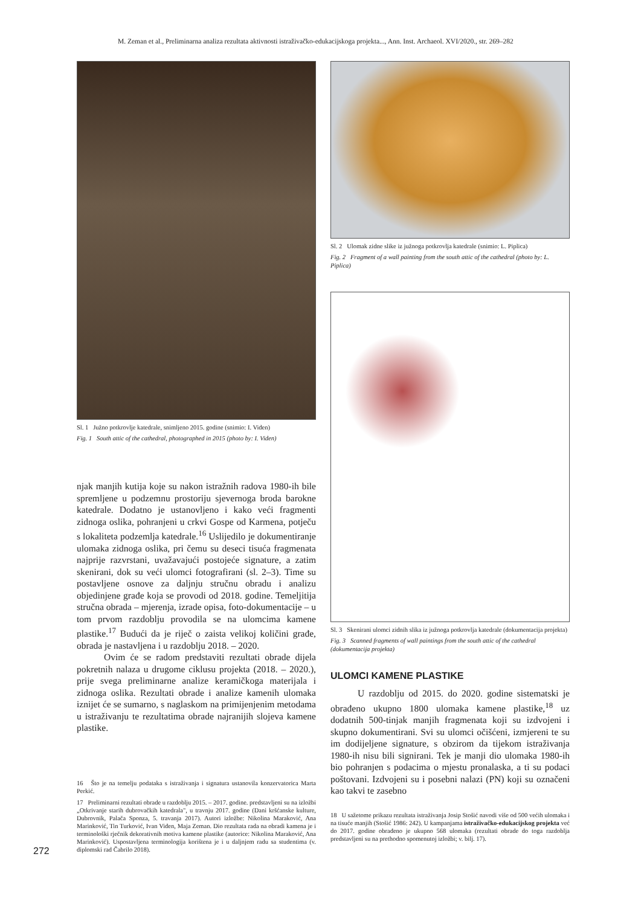M. Zeman et al., Preliminarna analiza rezultata aktivnosti istraživačko-edukacijskoga projekta..., Ann. Inst. Archaeol. XVI/2020., str. 269–282
Sl. 1 Južno potkrovlje katedrale, snimljeno 2015. godine (snimio: I. Viđen)
Fig. 1 South attic of the cathedral, photographed in 2015 (photo by: I. Viđen)
njak manjih kutija koje su nakon istražnih radova 1980-ih bile spremljene u podzemnu prostoriju sjevernoga broda barokne katedrale. Dodatno je ustanovljeno i kako veći fragmenti zidnoga oslika, pohranjeni u crkvi Gospe od Karmena, potječu s lokaliteta podzemlja katedrale.<sup>16</sup> Uslijedilo je dokumentiranje ulomaka zidnoga oslika, pri čemu su deseci tisuća fragmenata najprije razvrstani, uvažavajući postojeće signature, a zatim skenirani, dok su veći ulomci fotografirani (sl. 2–3). Time su postavljene osnove za daljnju stručnu obradu i analizu objedinjene građe koja se provodi od 2018. godine. Temeljitija stručna obrada – mjerenja, izrade opisa, foto-dokumentacije – u tom prvom razdoblju provodila se na ulomcima kamene plastike.<sup>17</sup> Budući da je riječ o zaista velikoj količini građe, obrada je nastavljena i u razdoblju 2018. – 2020.
Ovim će se radom predstaviti rezultati obrade dijela pokretnih nalaza u drugome ciklusu projekta (2018. – 2020.), prije svega preliminarne analize keramičkoga materijala i zidnoga oslika. Rezultati obrade i analize kamenih ulomaka iznijet će se sumarno, s naglaskom na primijenjenim metodama u istraživanju te rezultatima obrade najranijih slojeva kamene plastike.
16 Što je na temelju podataka s istraživanja i signatura ustanovila konzervatorica Marta Perkić.
17 Preliminarni rezultati obrade u razdoblju 2015. – 2017. godine. predstavljeni su na izložbi „Otkrivanje starih dubrovačkih katedrala", u travnju 2017. godine (Dani kršćanske kulture, Dubrovnik, Palača Sponza, 5. travanja 2017). Autori izložbe: Nikolina Maraković, Ana Marinković, Tin Turković, Ivan Viđen, Maja Zeman. Dio rezultata rada na obradi kamena je i terminološki rječnik dekorativnih motiva kamene plastike (autorice: Nikolina Maraković, Ana Marinković). Uspostavljena terminologija korištena je i u daljnjem radu sa studentima (v. diplomski rad Čabrilo 2018).
Sl. 2 Ulomak zidne slike iz južnoga potkrovlja katedrale (snimio: L. Piplica)
Fig. 2 Fragment of a wall painting from the south attic of the cathedral (photo by: L. Piplica)
Sl. 3 Skenirani ulomci zidnih slika iz južnoga potkrovlja katedrale (dokumentacija projekta)
Fig. 3 Scanned fragments of wall paintings from the south attic of the cathedral (dokumentacija projekta)
ULOMCI KAMENE PLASTIKE
U razdoblju od 2015. do 2020. godine sistematski je obrađeno ukupno 1800 ulomaka kamene plastike,<sup>18</sup> uz dodatnih 500-tinjak manjih fragmenata koji su izdvojeni i skupno dokumentirani. Svi su ulomci očišćeni, izmjereni te su im dodijeljene signature, s obzirom da tijekom istraživanja 1980-ih nisu bili signirani. Tek je manji dio ulomaka 1980-ih bio pohranjen s podacima o mjestu pronalaska, a ti su podaci poštovani. Izdvojeni su i posebni nalazi (PN) koji su označeni kao takvi te zasebno
18 U sažetome prikazu rezultata istraživanja Josip Stošić navodi više od 500 većih ulomaka i na tisuće manjih (Stošić 1986: 242). U kampanjama istraživačko-edukacijskog projekta već do 2017. godine obrađeno je ukupno 568 ulomaka (rezultati obrade do toga razdoblja predstavljeni su na prethodno spomenutoj izložbi; v. bilj. 17).
272